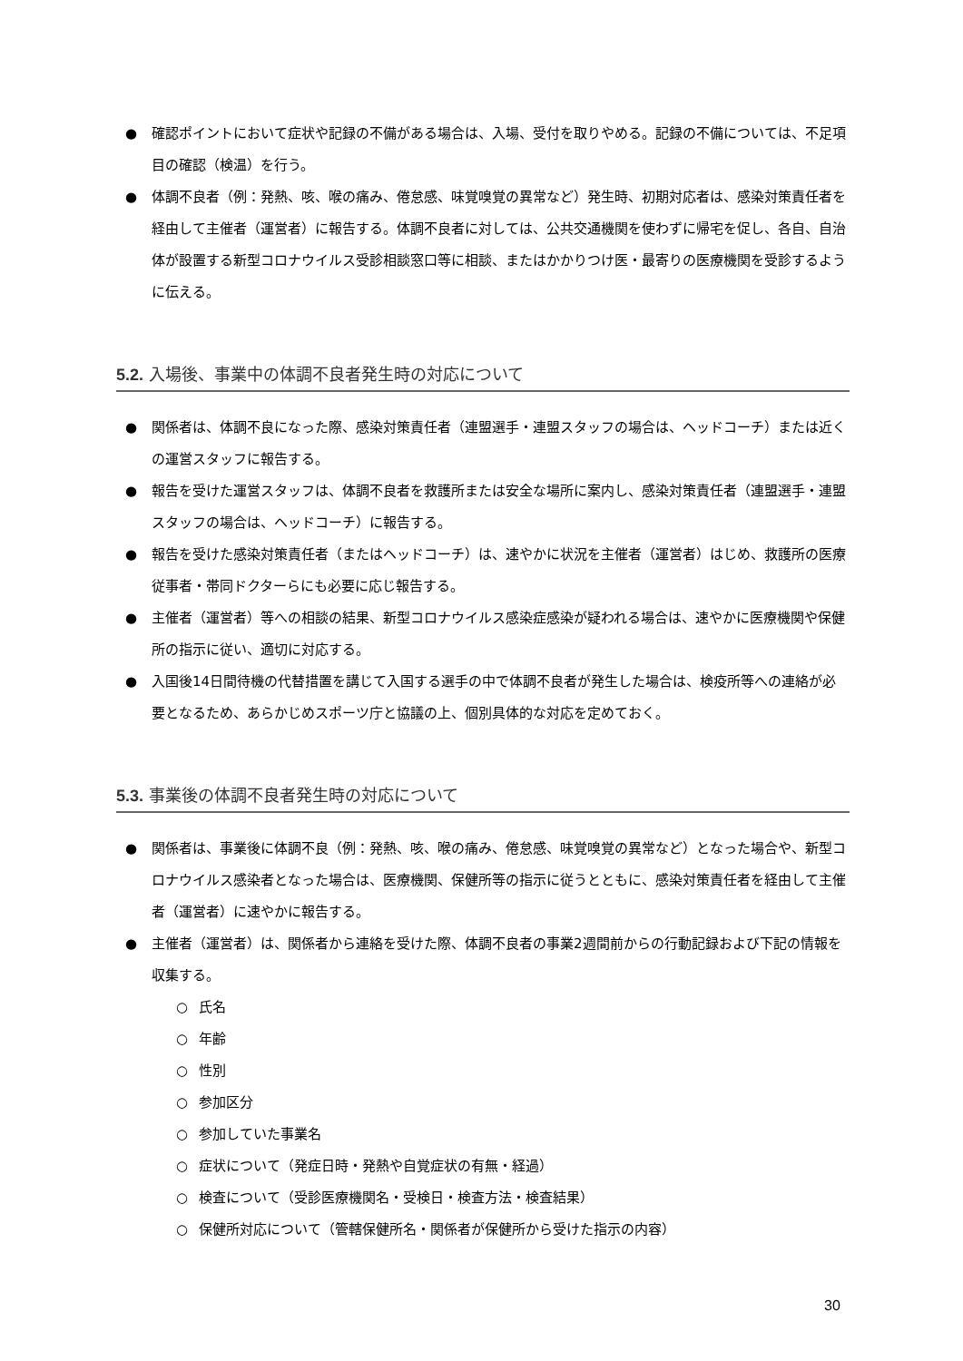● 確認ポイントにおいて症状や記録の不備がある場合は、入場、受付を取りやめる。記録の不備については、不足項目の確認（検温）を行う。
● 体調不良者（例：発熱、咳、喉の痛み、倦怠感、味覚嗅覚の異常など）発生時、初期対応者は、感染対策責任者を経由して主催者（運営者）に報告する。体調不良者に対しては、公共交通機関を使わずに帰宅を促し、各自、自治体が設置する新型コロナウイルス受診相談窓口等に相談、またはかかりつけ医・最寄りの医療機関を受診するように伝える。
5.2. 入場後、事業中の体調不良者発生時の対応について
● 関係者は、体調不良になった際、感染対策責任者（連盟選手・連盟スタッフの場合は、ヘッドコーチ）または近くの運営スタッフに報告する。
● 報告を受けた運営スタッフは、体調不良者を救護所または安全な場所に案内し、感染対策責任者（連盟選手・連盟スタッフの場合は、ヘッドコーチ）に報告する。
● 報告を受けた感染対策責任者（またはヘッドコーチ）は、速やかに状況を主催者（運営者）はじめ、救護所の医療従事者・帯同ドクターらにも必要に応じ報告する。
● 主催者（運営者）等への相談の結果、新型コロナウイルス感染症感染が疑われる場合は、速やかに医療機関や保健所の指示に従い、適切に対応する。
● 入国後14日間待機の代替措置を講じて入国する選手の中で体調不良者が発生した場合は、検疫所等への連絡が必要となるため、あらかじめスポーツ庁と協議の上、個別具体的な対応を定めておく。
5.3. 事業後の体調不良者発生時の対応について
● 関係者は、事業後に体調不良（例：発熱、咳、喉の痛み、倦怠感、味覚嗅覚の異常など）となった場合や、新型コロナウイルス感染者となった場合は、医療機関、保健所等の指示に従うとともに、感染対策責任者を経由して主催者（運営者）に速やかに報告する。
● 主催者（運営者）は、関係者から連絡を受けた際、体調不良者の事業2週間前からの行動記録および下記の情報を収集する。
○ 氏名
○ 年齢
○ 性別
○ 参加区分
○ 参加していた事業名
○ 症状について（発症日時・発熱や自覚症状の有無・経過）
○ 検査について（受診医療機関名・受検日・検査方法・検査結果）
○ 保健所対応について（管轄保健所名・関係者が保健所から受けた指示の内容）
30